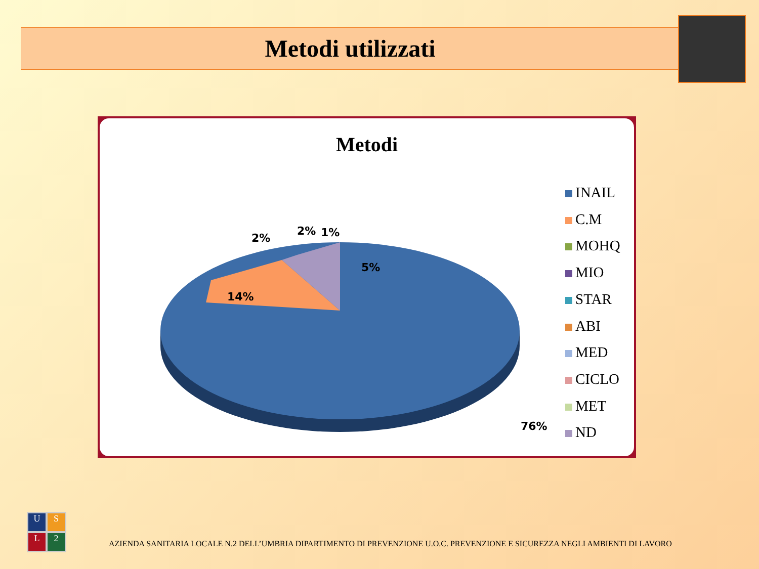Metodi utilizzati
Metodi
2%
2% 1%
5%
14%
76%
INAIL
C.M
MOHQ
MIO
STAR
ABI
MED
CICLO
MET
ND
U
S
L
2
AZIENDA SANITARIA LOCALE N.2 DELL’UMBRIA DIPARTIMENTO DI PREVENZIONE U.O.C. PREVENZIONE E SICUREZZA NEGLI AMBIENTI DI LAVORO